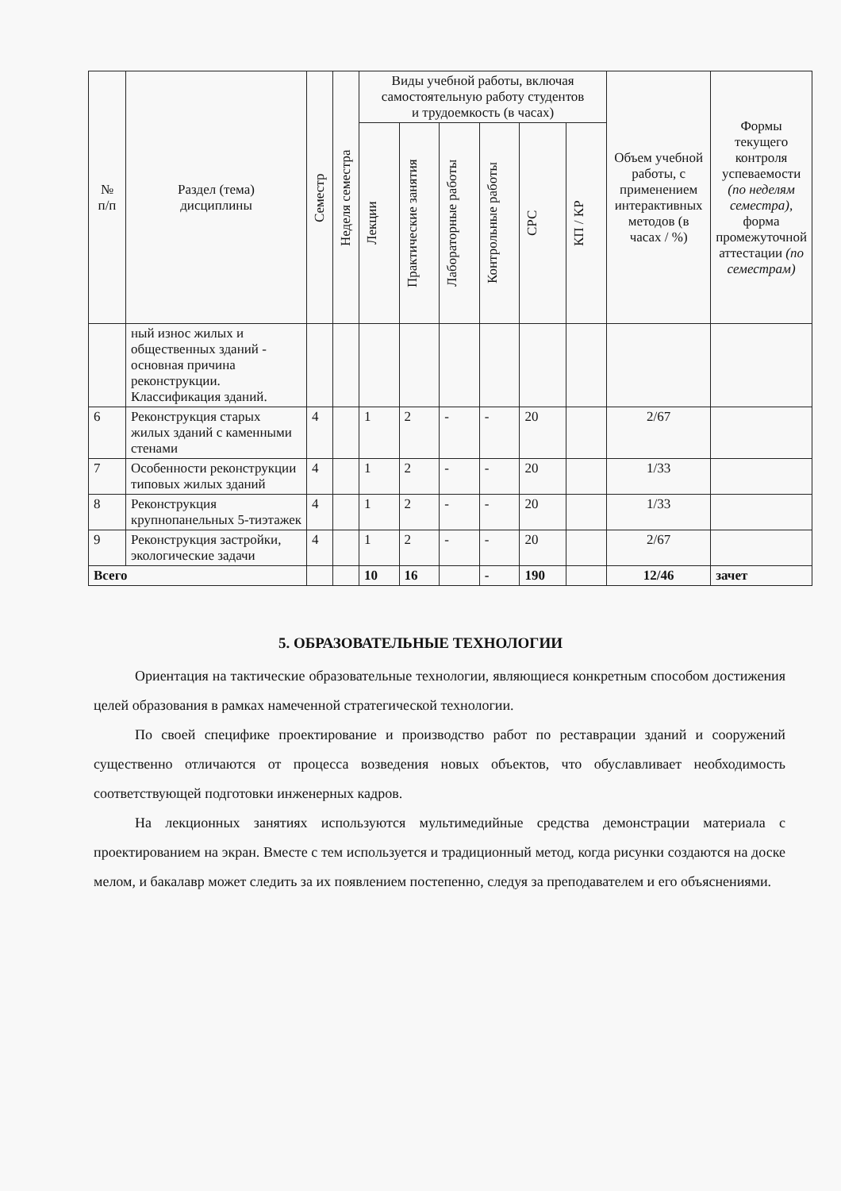| № п/п | Раздел (тема) дисциплины | Семестр | Неделя семестра | Виды учебной работы, включая самостоятельную работу студентов и трудоемкость (в часах) | | | | | | Объем учебной работы, с применением интерактивных методов (в часах / %) | Формы текущего контроля успеваемости (по неделям семестра), форма промежуточной аттестации (по семестрам) |
| --- | --- | --- | --- | --- | --- | --- | --- | --- | --- | --- | --- |
| | | | | Лекции | Практические занятия | Лабораторные работы | Контрольные работы | СРС | КП / КР | | |
| | ный износ жилых и общественных зданий - основная причина реконструкции. Классификация зданий. | | | | | | | | | | |
| 6 | Реконструкция старых жилых зданий с каменными стенами | 4 | | 1 | 2 | - | - | 20 | | 2/67 | |
| 7 | Особенности реконструкции типовых жилых зданий | 4 | | 1 | 2 | - | - | 20 | | 1/33 | |
| 8 | Реконструкция крупнопанельных 5-тиэтажек | 4 | | 1 | 2 | - | - | 20 | | 1/33 | |
| 9 | Реконструкция застройки, экологические задачи | 4 | | 1 | 2 | - | - | 20 | | 2/67 | |
| Всего | | | | 10 | 16 | | - | 190 | | 12/46 | зачет |
5. ОБРАЗОВАТЕЛЬНЫЕ ТЕХНОЛОГИИ
Ориентация на тактические образовательные технологии, являющиеся конкретным способом достижения целей образования в рамках намеченной стратегической технологии.
По своей специфике проектирование и производство работ по реставрации зданий и сооружений существенно отличаются от процесса возведения новых объектов, что обуславливает необходимость соответствующей подготовки инженерных кадров.
На лекционных занятиях используются мультимедийные средства демонстрации материала с проектированием на экран. Вместе с тем используется и традиционный метод, когда рисунки создаются на доске мелом, и бакалавр может следить за их появлением постепенно, следуя за преподавателем и его объяснениями.